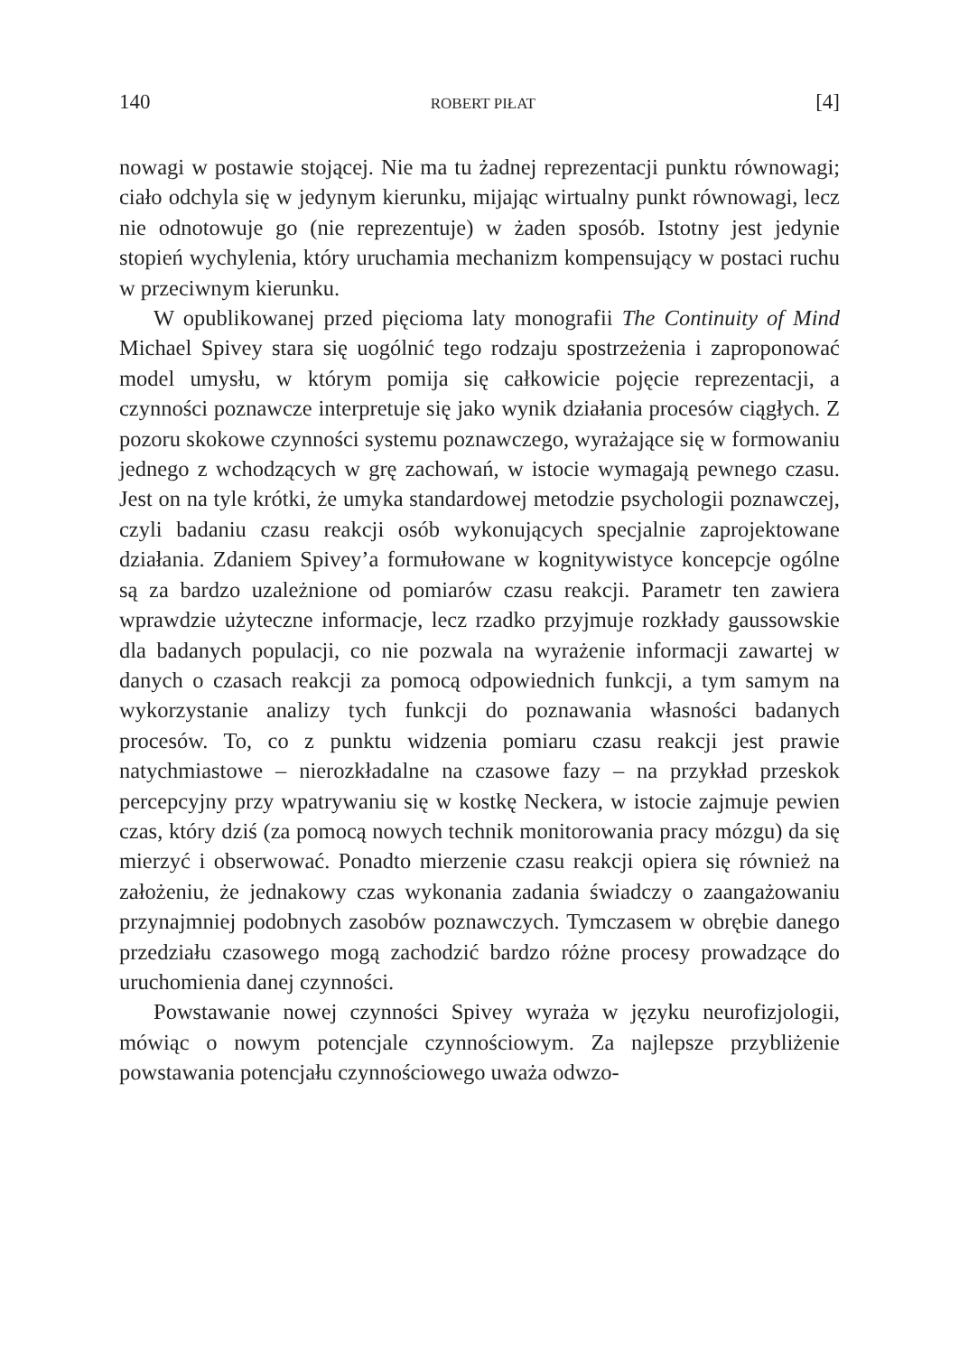140 ROBERT PIŁAT [4]
nowagi w postawie stojącej. Nie ma tu żadnej reprezentacji punktu równowagi; ciało odchyla się w jedynym kierunku, mijając wirtualny punkt równowagi, lecz nie odnotowuje go (nie reprezentuje) w żaden sposób. Istotny jest jedynie stopień wychylenia, który uruchamia mechanizm kompensujący w postaci ruchu w przeciwnym kierunku.
W opublikowanej przed pięcioma laty monografii The Continuity of Mind Michael Spivey stara się uogólnić tego rodzaju spostrzeżenia i zaproponować model umysłu, w którym pomija się całkowicie pojęcie reprezentacji, a czynności poznawcze interpretuje się jako wynik działania procesów ciągłych. Z pozoru skokowe czynności systemu poznawczego, wyrażające się w formowaniu jednego z wchodzących w grę zachowań, w istocie wymagają pewnego czasu. Jest on na tyle krótki, że umyka standardowej metodzie psychologii poznawczej, czyli badaniu czasu reakcji osób wykonujących specjalnie zaprojektowane działania. Zdaniem Spivey’a formułowane w kognitywistyce koncepcje ogólne są za bardzo uzależnione od pomiarów czasu reakcji. Parametr ten zawiera wprawdzie użyteczne informacje, lecz rzadko przyjmuje rozkłady gaussowskie dla badanych populacji, co nie pozwala na wyrażenie informacji zawartej w danych o czasach reakcji za pomocą odpowiednich funkcji, a tym samym na wykorzystanie analizy tych funkcji do poznawania własności badanych procesów. To, co z punktu widzenia pomiaru czasu reakcji jest prawie natychmiastowe – nierozkładalne na czasowe fazy – na przykład przeskok percepcyjny przy wpatrywaniu się w kostkę Neckera, w istocie zajmuje pewien czas, który dziś (za pomocą nowych technik monitorowania pracy mózgu) da się mierzyć i obserwować. Ponadto mierzenie czasu reakcji opiera się również na założeniu, że jednakowy czas wykonania zadania świadczy o zaangażowaniu przynajmniej podobnych zasobów poznawczych. Tymczasem w obrębie danego przedziału czasowego mogą zachodzić bardzo różne procesy prowadzące do uruchomienia danej czynności.
Powstawanie nowej czynności Spivey wyraża w języku neurofizjologii, mówiąc o nowym potencjale czynnościowym. Za najlepsze przybliżenie powstawania potencjału czynnościowego uważa odwzo-